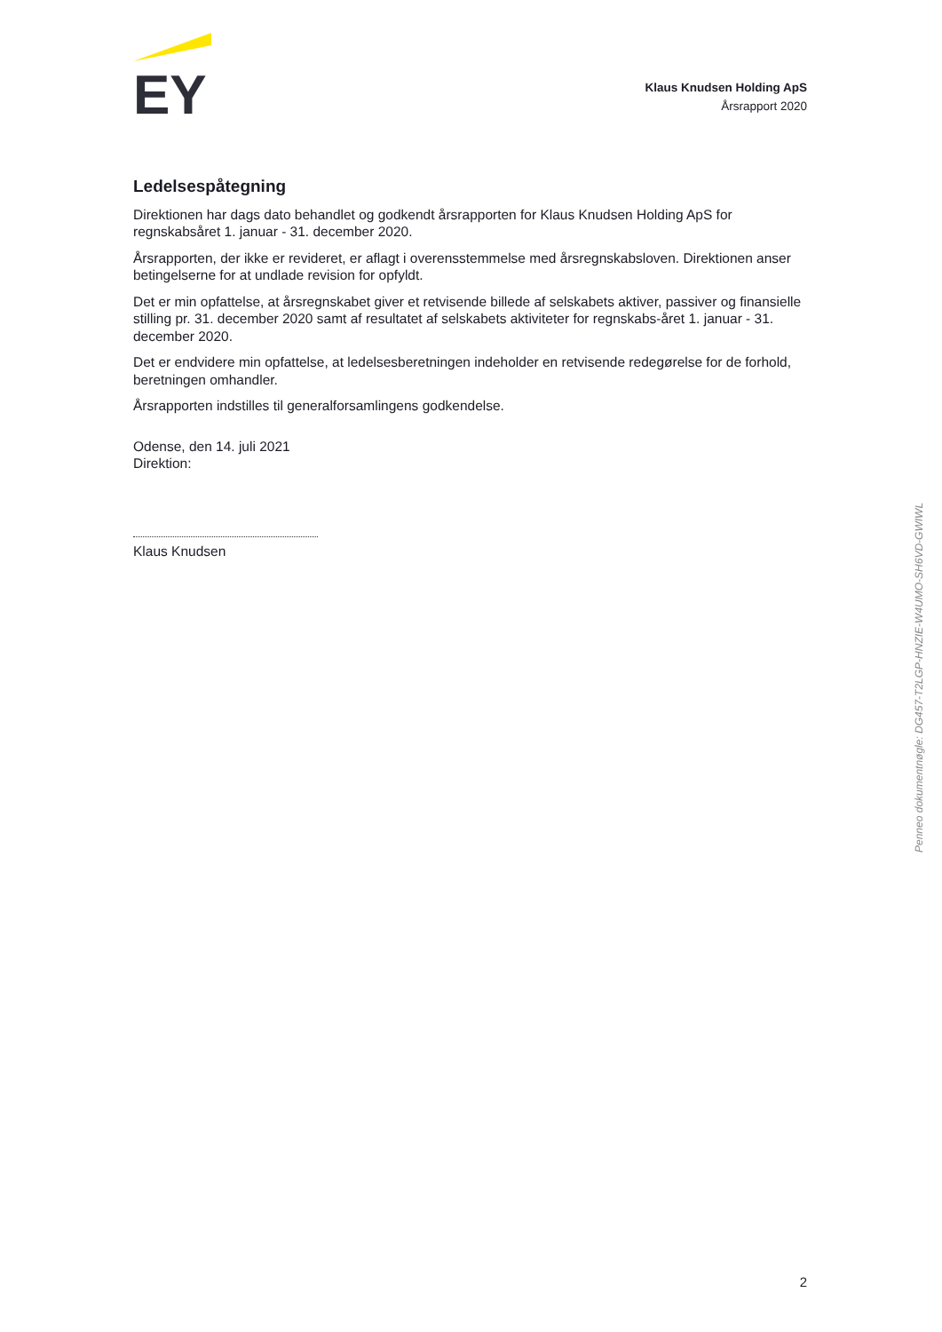EY
Klaus Knudsen Holding ApS
Årsrapport 2020
Ledelsespåtegning
Direktionen har dags dato behandlet og godkendt årsrapporten for Klaus Knudsen Holding ApS for regnskabsåret 1. januar - 31. december 2020.
Årsrapporten, der ikke er revideret, er aflagt i overensstemmelse med årsregnskabsloven. Direktionen anser betingelserne for at undlade revision for opfyldt.
Det er min opfattelse, at årsregnskabet giver et retvisende billede af selskabets aktiver, passiver og finansielle stilling pr. 31. december 2020 samt af resultatet af selskabets aktiviteter for regnskabs-året 1. januar - 31. december 2020.
Det er endvidere min opfattelse, at ledelsesberetningen indeholder en retvisende redegørelse for de forhold, beretningen omhandler.
Årsrapporten indstilles til generalforsamlingens godkendelse.
Odense, den 14. juli 2021
Direktion:
Klaus Knudsen
Penneo dokumentnøgle: DG457-T2LGP-HNZIE-W4UMO-SH6VD-GWIWL
2